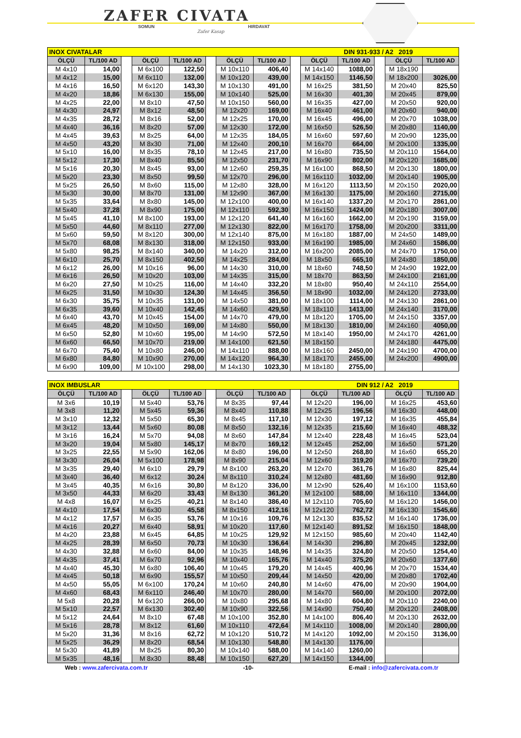ZAFER CIVATA
SOMUN HIRDAVAT
Zafer Kasap
| INOX CIVATALAR DIN 931-933 / A2 2019 | | | | | | | | | | | | | |
| ÖLÇÜ | TL/100 AD | | ÖLÇÜ | TL/100 AD | | ÖLÇÜ | TL/100 AD | | ÖLÇÜ | TL/100 AD | | ÖLÇÜ | TL/100 AD |
| M 4x10 | 14,00 | | M 6x100 | 122,50 | | M 10x110 | 406,40 | | M 14x140 | 1088,00 | | M 18x190 | |
| M 4x12 | 15,00 | | M 6x110 | 132,00 | | M 10x120 | 439,00 | | M 14x150 | 1146,50 | | M 18x200 | 3026,00 |
| M 4x16 | 16,50 | | M 6x120 | 143,30 | | M 10x130 | 491,00 | | M 16x25 | 381,50 | | M 20x40 | 825,50 |
| M 4x20 | 18,86 | | M 6x130 | 155,00 | | M 10x140 | 525,00 | | M 16x30 | 401,30 | | M 20x45 | 879,00 |
| M 4x25 | 22,00 | | M 8x10 | 47,50 | | M 10x150 | 560,00 | | M 16x35 | 427,00 | | M 20x50 | 920,00 |
| M 4x30 | 24,97 | | M 8x12 | 48,50 | | M 12x20 | 169,00 | | M 16x40 | 461,00 | | M 20x60 | 940,00 |
| M 4x35 | 28,72 | | M 8x16 | 52,00 | | M 12x25 | 170,00 | | M 16x45 | 496,00 | | M 20x70 | 1038,00 |
| M 4x40 | 36,16 | | M 8x20 | 57,00 | | M 12x30 | 172,00 | | M 16x50 | 526,50 | | M 20x80 | 1140,00 |
| M 4x45 | 39,63 | | M 8x25 | 64,00 | | M 12x35 | 184,05 | | M 16x60 | 597,60 | | M 20x90 | 1235,00 |
| M 4x50 | 43,20 | | M 8x30 | 71,00 | | M 12x40 | 200,10 | | M 16x70 | 664,00 | | M 20x100 | 1335,00 |
| M 5x10 | 16,00 | | M 8x35 | 78,10 | | M 12x45 | 217,00 | | M 16x80 | 735,50 | | M 20x110 | 1564,00 |
| M 5x12 | 17,30 | | M 8x40 | 85,50 | | M 12x50 | 231,70 | | M 16x90 | 802,00 | | M 20x120 | 1685,00 |
| M 5x16 | 20,30 | | M 8x45 | 93,00 | | M 12x60 | 259,35 | | M 16x100 | 868,50 | | M 20x130 | 1800,00 |
| M 5x20 | 23,30 | | M 8x50 | 99,50 | | M 12x70 | 296,00 | | M 16x110 | 1032,00 | | M 20x140 | 1905,00 |
| M 5x25 | 26,50 | | M 8x60 | 115,00 | | M 12x80 | 328,00 | | M 16x120 | 1113,50 | | M 20x150 | 2020,00 |
| M 5x30 | 30,00 | | M 8x70 | 131,00 | | M 12x90 | 367,00 | | M 16x130 | 1175,00 | | M 20x160 | 2715,00 |
| M 5x35 | 33,64 | | M 8x80 | 145,00 | | M 12x100 | 400,00 | | M 16x140 | 1337,20 | | M 20x170 | 2861,00 |
| M 5x40 | 37,28 | | M 8x90 | 175,00 | | M 12x110 | 592,30 | | M 16x150 | 1424,00 | | M 20x180 | 3007,00 |
| M 5x45 | 41,10 | | M 8x100 | 193,00 | | M 12x120 | 641,40 | | M 16x160 | 1662,00 | | M 20x190 | 3159,00 |
| M 5x50 | 44,60 | | M 8x110 | 277,00 | | M 12x130 | 822,00 | | M 16x170 | 1758,00 | | M 20x200 | 3311,00 |
| M 5x60 | 59,50 | | M 8x120 | 300,00 | | M 12x140 | 875,00 | | M 16x180 | 1887,00 | | M 24x50 | 1489,00 |
| M 5x70 | 68,08 | | M 8x130 | 318,00 | | M 12x150 | 933,00 | | M 16x190 | 1985,00 | | M 24x60 | 1586,00 |
| M 5x80 | 98,25 | | M 8x140 | 340,00 | | M 14x20 | 312,00 | | M 16x200 | 2085,00 | | M 24x70 | 1750,00 |
| M 6x10 | 25,70 | | M 8x150 | 402,50 | | M 14x25 | 284,00 | | M 18x50 | 665,10 | | M 24x80 | 1850,00 |
| M 6x12 | 26,00 | | M 10x16 | 96,00 | | M 14x30 | 310,00 | | M 18x60 | 748,50 | | M 24x90 | 1922,00 |
| M 6x16 | 26,50 | | M 10x20 | 103,00 | | M 14x35 | 315,00 | | M 18x70 | 863,50 | | M 24x100 | 2161,00 |
| M 6x20 | 27,50 | | M 10x25 | 116,00 | | M 14x40 | 332,20 | | M 18x80 | 950,40 | | M 24x110 | 2554,00 |
| M 6x25 | 31,50 | | M 10x30 | 124,30 | | M 14x45 | 356,50 | | M 18x90 | 1032,00 | | M 24x120 | 2733,00 |
| M 6x30 | 35,75 | | M 10x35 | 131,00 | | M 14x50 | 381,00 | | M 18x100 | 1114,00 | | M 24x130 | 2861,00 |
| M 6x35 | 39,60 | | M 10x40 | 142,45 | | M 14x60 | 429,50 | | M 18x110 | 1413,00 | | M 24x140 | 3170,00 |
| M 6x40 | 43,70 | | M 10x45 | 154,00 | | M 14x70 | 479,00 | | M 18x120 | 1705,00 | | M 24x150 | 3357,00 |
| M 6x45 | 48,20 | | M 10x50 | 169,00 | | M 14x80 | 550,00 | | M 18x130 | 1810,00 | | M 24x160 | 4050,00 |
| M 6x50 | 52,80 | | M 10x60 | 195,00 | | M 14x90 | 572,50 | | M 18x140 | 1950,00 | | M 24x170 | 4261,00 |
| M 6x60 | 66,50 | | M 10x70 | 219,00 | | M 14x100 | 621,50 | | M 18x150 | | | M 24x180 | 4475,00 |
| M 6x70 | 75,40 | | M 10x80 | 246,00 | | M 14x110 | 888,00 | | M 18x160 | 2450,00 | | M 24x190 | 4700,00 |
| M 6x80 | 84,80 | | M 10x90 | 270,00 | | M 14x120 | 964,30 | | M 18x170 | 2455,00 | | M 24x200 | 4900,00 |
| M 6x90 | 109,00 | | M 10x100 | 298,00 | | M 14x130 | 1023,30 | | M 18x180 | 2755,00 | | | |
| INOX IMBUSLAR DIN 912 / A2 2019 | | | | | | | | | | | | | |
| ÖLÇÜ | TL/100 AD | | ÖLÇÜ | TL/100 AD | | ÖLÇÜ | TL/100 AD | | ÖLÇÜ | TL/100 AD | | ÖLÇÜ | TL/100 AD |
| M 3x6 | 10,19 | | M 5x40 | 53,76 | | M 8x35 | 97,44 | | M 12x20 | 196,00 | | M 16x25 | 453,60 |
| M 3x8 | 11,20 | | M 5x45 | 59,36 | | M 8x40 | 110,88 | | M 12x25 | 196,56 | | M 16x30 | 448,00 |
| M 3x10 | 12,32 | | M 5x50 | 65,30 | | M 8x45 | 117,10 | | M 12x30 | 197,12 | | M 16x35 | 455,84 |
| M 3x12 | 13,44 | | M 5x60 | 80,08 | | M 8x50 | 132,16 | | M 12x35 | 215,60 | | M 16x40 | 488,32 |
| M 3x16 | 16,24 | | M 5x70 | 94,08 | | M 8x60 | 147,84 | | M 12x40 | 228,48 | | M 16x45 | 523,04 |
| M 3x20 | 19,04 | | M 5x80 | 145,17 | | M 8x70 | 169,12 | | M 12x45 | 252,00 | | M 16x50 | 571,20 |
| M 3x25 | 22,55 | | M 5x90 | 162,06 | | M 8x80 | 196,00 | | M 12x50 | 268,80 | | M 16x60 | 655,20 |
| M 3x30 | 26,04 | | M 5x100 | 178,98 | | M 8x90 | 215,04 | | M 12x60 | 319,20 | | M 16x70 | 739,20 |
| M 3x35 | 29,40 | | M 6x10 | 29,79 | | M 8x100 | 263,20 | | M 12x70 | 361,76 | | M 16x80 | 825,44 |
| M 3x40 | 36,40 | | M 6x12 | 30,24 | | M 8x110 | 310,24 | | M 12x80 | 481,60 | | M 16x90 | 912,80 |
| M 3x45 | 40,35 | | M 6x16 | 30,80 | | M 8x120 | 336,00 | | M 12x90 | 526,40 | | M 16x100 | 1153,60 |
| M 3x50 | 44,33 | | M 6x20 | 33,43 | | M 8x130 | 361,20 | | M 12x100 | 588,00 | | M 16x110 | 1344,00 |
| M 4x8 | 16,07 | | M 6x25 | 40,21 | | M 8x140 | 386,40 | | M 12x110 | 705,60 | | M 16x120 | 1456,00 |
| M 4x10 | 17,54 | | M 6x30 | 45,58 | | M 8x150 | 412,16 | | M 12x120 | 762,72 | | M 16x130 | 1545,60 |
| M 4x12 | 17,57 | | M 6x35 | 53,76 | | M 10x16 | 109,76 | | M 12x130 | 835,52 | | M 16x140 | 1736,00 |
| M 4x16 | 20,27 | | M 6x40 | 58,91 | | M 10x20 | 117,60 | | M 12x140 | 891,52 | | M 16x150 | 1848,00 |
| M 4x20 | 23,88 | | M 6x45 | 64,85 | | M 10x25 | 129,92 | | M 12x150 | 985,60 | | M 20x40 | 1142,40 |
| M 4x25 | 28,39 | | M 6x50 | 70,73 | | M 10x30 | 136,64 | | M 14x30 | 296,80 | | M 20x45 | 1232,00 |
| M 4x30 | 32,88 | | M 6x60 | 84,00 | | M 10x35 | 148,96 | | M 14x35 | 324,80 | | M 20x50 | 1254,40 |
| M 4x35 | 37,41 | | M 6x70 | 92,96 | | M 10x40 | 165,76 | | M 14x40 | 375,20 | | M 20x60 | 1377,60 |
| M 4x40 | 45,30 | | M 6x80 | 106,40 | | M 10x45 | 179,20 | | M 14x45 | 400,96 | | M 20x70 | 1534,40 |
| M 4x45 | 50,18 | | M 6x90 | 155,57 | | M 10x50 | 209,44 | | M 14x50 | 420,00 | | M 20x80 | 1702,40 |
| M 4x50 | 55,05 | | M 6x100 | 170,24 | | M 10x60 | 240,80 | | M 14x60 | 476,00 | | M 20x90 | 1904,00 |
| M 4x60 | 68,43 | | M 6x110 | 246,40 | | M 10x70 | 280,00 | | M 14x70 | 560,00 | | M 20x100 | 2072,00 |
| M 5x8 | 20,28 | | M 6x120 | 266,00 | | M 10x80 | 295,68 | | M 14x80 | 604,80 | | M 20x110 | 2240,00 |
| M 5x10 | 22,57 | | M 6x130 | 302,40 | | M 10x90 | 322,56 | | M 14x90 | 750,40 | | M 20x120 | 2408,00 |
| M 5x12 | 24,64 | | M 8x10 | 67,48 | | M 10x100 | 352,80 | | M 14x100 | 806,40 | | M 20x130 | 2632,00 |
| M 5x16 | 28,78 | | M 8x12 | 61,60 | | M 10x110 | 472,64 | | M 14x110 | 1008,00 | | M 20x140 | 2800,00 |
| M 5x20 | 31,36 | | M 8x16 | 62,72 | | M 10x120 | 510,72 | | M 14x120 | 1092,00 | | M 20x150 | 3136,00 |
| M 5x25 | 36,29 | | M 8x20 | 68,54 | | M 10x130 | 548,80 | | M 14x130 | 1176,00 | | | |
| M 5x30 | 41,89 | | M 8x25 | 80,30 | | M 10x140 | 588,00 | | M 14x140 | 1260,00 | | | |
| M 5x35 | 48,16 | | M 8x30 | 88,48 | | M 10x150 | 627,20 | | M 14x150 | 1344,00 | | | |
Web : www.zafercivata.com.tr -10- E-mail : info@zafercivata.com.tr